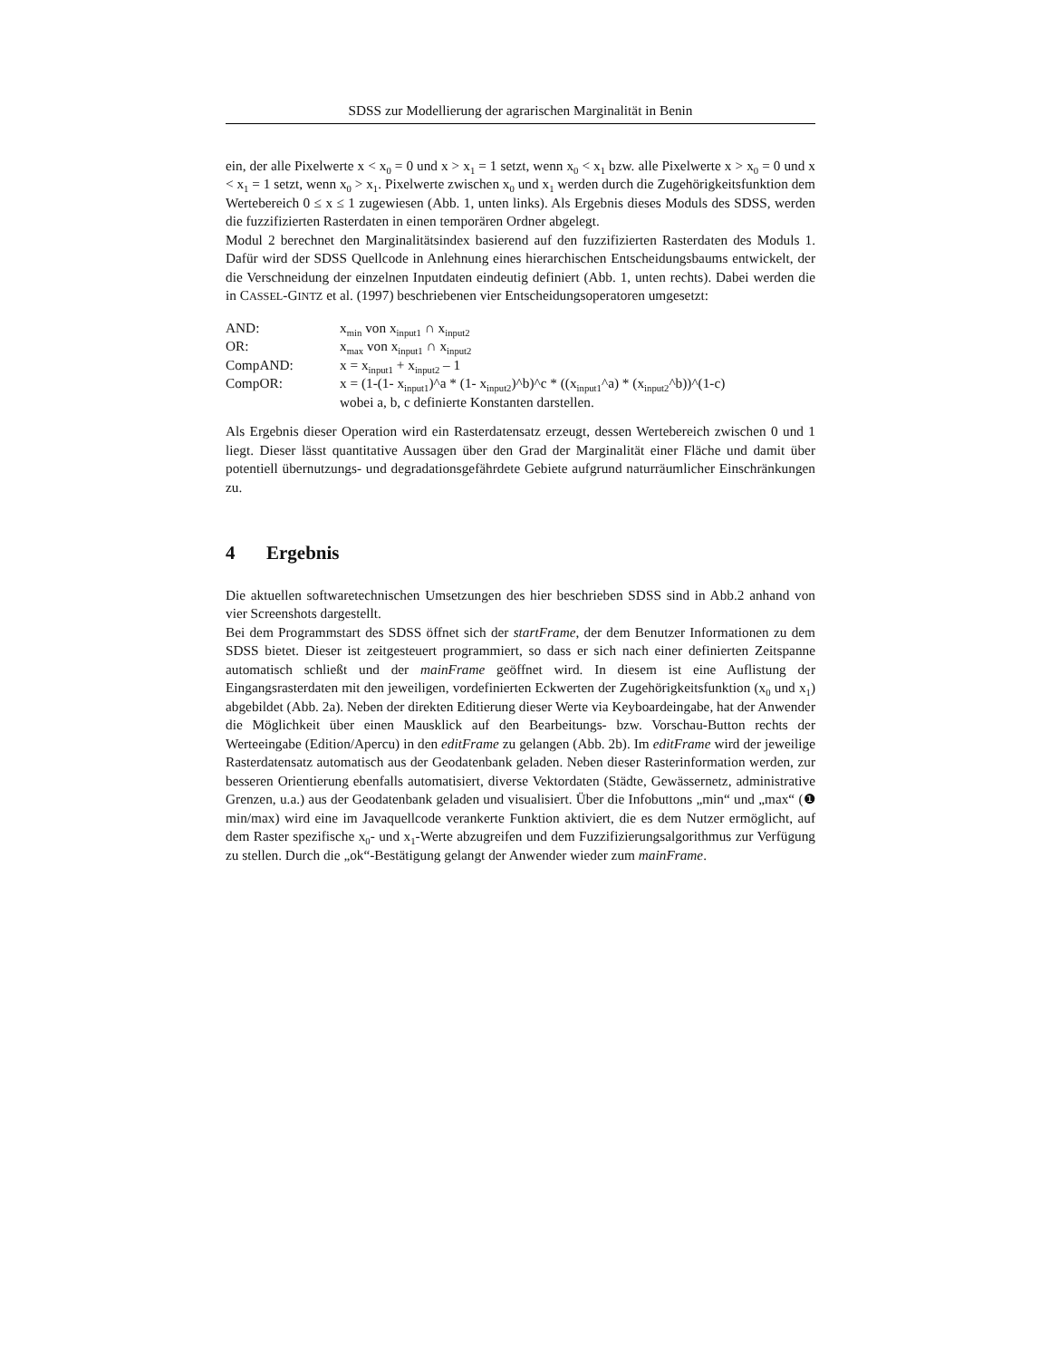SDSS zur Modellierung der agrarischen Marginalität in Benin
ein, der alle Pixelwerte x < x<sub>0</sub> = 0 und x > x<sub>1</sub> = 1 setzt, wenn x<sub>0</sub> < x<sub>1</sub> bzw. alle Pixelwerte x > x<sub>0</sub> = 0 und x < x<sub>1</sub> = 1 setzt, wenn x<sub>0</sub> > x<sub>1</sub>. Pixelwerte zwischen x<sub>0</sub> und x<sub>1</sub> werden durch die Zugehörigkeitsfunktion dem Wertebereich 0 ≤ x ≤ 1 zugewiesen (Abb. 1, unten links). Als Ergebnis dieses Moduls des SDSS, werden die fuzzifizierten Rasterdaten in einen temporä­ren Ordner abgelegt.
Modul 2 berechnet den Marginalitätsindex basierend auf den fuzzifizierten Rasterdaten des Moduls 1. Dafür wird der SDSS Quellcode in Anlehnung eines hierarchischen Entschei­dungsbaums entwickelt, der die Verschneidung der einzelnen Inputdaten eindeutig definiert (Abb. 1, unten rechts). Dabei werden die in CASSEL-GINTZ et al. (1997) beschriebenen vier Entscheidungsoperatoren umgesetzt:
AND: x<sub>min</sub> von x<sub>input1</sub> ∩ x<sub>input2</sub>
OR: x<sub>max</sub> von x<sub>input1</sub> ∩ x<sub>input2</sub>
CompAND: x = x<sub>input1</sub> + x<sub>input2</sub> – 1
CompOR: x = (1-(1- x<sub>input1</sub>)^a * (1- x<sub>input2</sub>)^b)^c * ((x<sub>input1</sub>^a) * (x<sub>input2</sub>^b))^(1-c)
wobei a, b, c definierte Konstanten darstellen.
Als Ergebnis dieser Operation wird ein Rasterdatensatz erzeugt, dessen Wertebereich zwi­schen 0 und 1 liegt. Dieser lässt quantitative Aussagen über den Grad der Marginalität einer Fläche und damit über potentiell übernutzungs- und degradationsgefährdete Gebiete auf­grund naturräumlicher Einschränkungen zu.
4 Ergebnis
Die aktuellen softwaretechnischen Umsetzungen des hier beschrieben SDSS sind in Abb.2 anhand von vier Screenshots dargestellt.
Bei dem Programmstart des SDSS öffnet sich der startFrame, der dem Benutzer Informati­onen zu dem SDSS bietet. Dieser ist zeitgesteuert programmiert, so dass er sich nach einer definierten Zeitspanne automatisch schließt und der mainFrame geöffnet wird. In diesem ist eine Auflistung der Eingangsrasterdaten mit den jeweiligen, vordefinierten Eckwerten der Zugehörigkeitsfunktion (x<sub>0</sub> und x<sub>1</sub>) abgebildet (Abb. 2a). Neben der direkten Editierung dieser Werte via Keyboardeingabe, hat der Anwender die Möglichkeit über einen Maus­klick auf den Bearbeitungs- bzw. Vorschau-Button rechts der Werteeingabe (Editi­on/Apercu) in den editFrame zu gelangen (Abb. 2b). Im editFrame wird der jeweilige Ras­terdatensatz automatisch aus der Geodatenbank geladen. Neben dieser Rasterinformation werden, zur besseren Orientierung ebenfalls automatisiert, diverse Vektordaten (Städte, Gewässernetz, administrative Grenzen, u.a.) aus der Geodatenbank geladen und visualisiert. Über die Infobuttons „min“ und „max“ (❶ min/max) wird eine im Javaquellcode verankerte Funktion aktiviert, die es dem Nutzer ermöglicht, auf dem Raster spezifische x<sub>0</sub>- und x<sub>1</sub>-Werte abzugreifen und dem Fuzzifizierungsalgorithmus zur Verfügung zu stellen. Durch die „ok“-Bestätigung gelangt der Anwender wieder zum mainFrame.